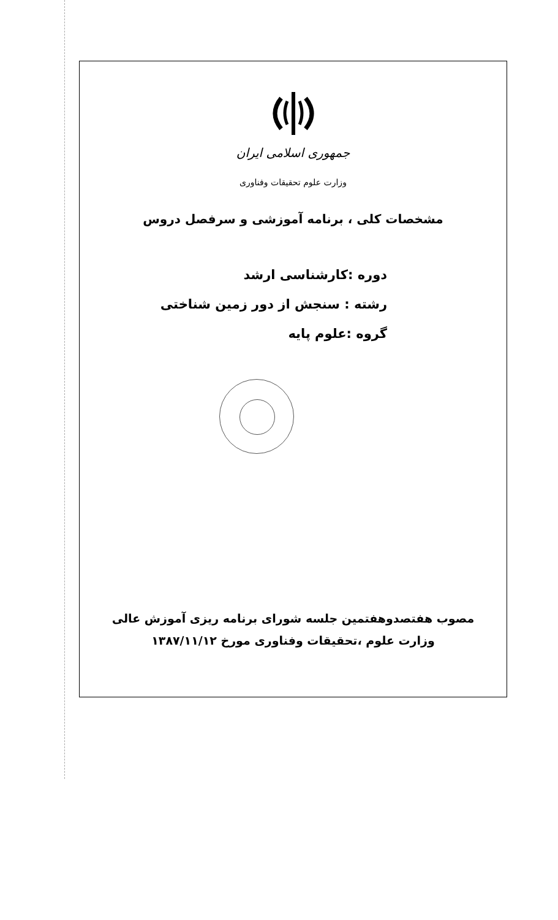جمهوری اسلامی ایران
وزارت علوم تحقیقات وفناوری
مشخصات کلی ، برنامه آموزشی و سرفصل دروس
دوره :کارشناسی ارشد
رشته : سنجش از دور زمین شناختی
گروه :علوم پایه
مصوب هفتصدوهفتمین جلسه شورای برنامه ریزی آموزش عالی
وزارت علوم ،تحقیقات وفناوری مورخ ۱۳۸۷/۱۱/۱۲